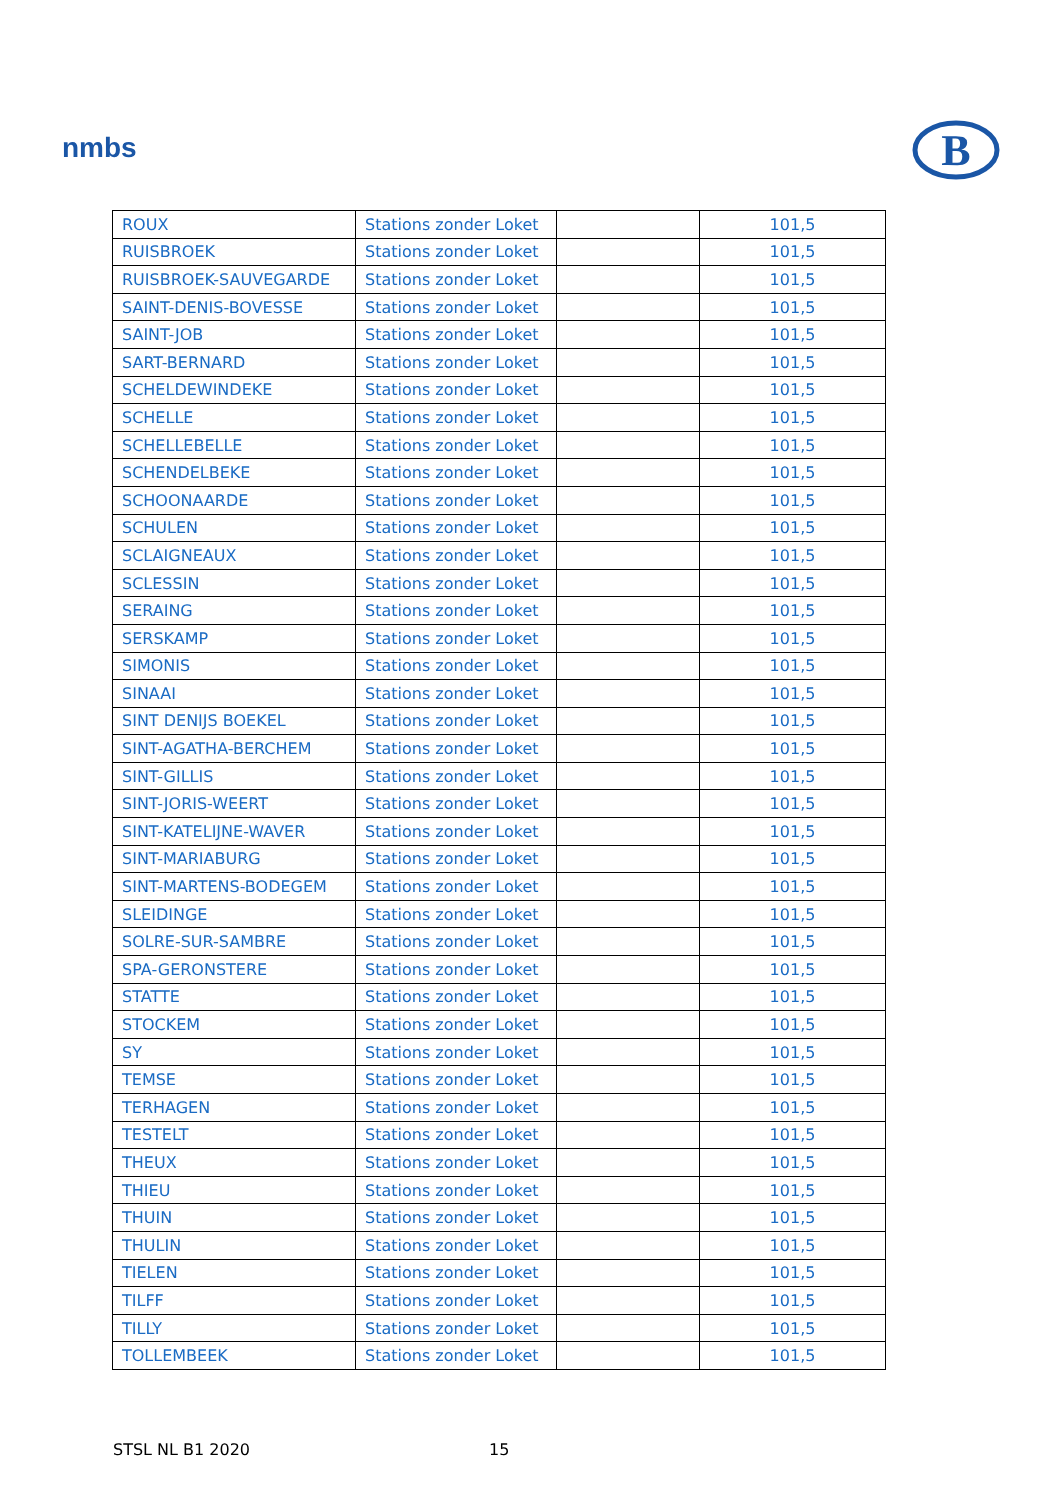nmbs
B
| ROUX | Stations zonder Loket | | 101,5 |
| RUISBROEK | Stations zonder Loket | | 101,5 |
| RUISBROEK-SAUVEGARDE | Stations zonder Loket | | 101,5 |
| SAINT-DENIS-BOVESSE | Stations zonder Loket | | 101,5 |
| SAINT-JOB | Stations zonder Loket | | 101,5 |
| SART-BERNARD | Stations zonder Loket | | 101,5 |
| SCHELDEWINDEKE | Stations zonder Loket | | 101,5 |
| SCHELLE | Stations zonder Loket | | 101,5 |
| SCHELLEBELLE | Stations zonder Loket | | 101,5 |
| SCHENDELBEKE | Stations zonder Loket | | 101,5 |
| SCHOONAARDE | Stations zonder Loket | | 101,5 |
| SCHULEN | Stations zonder Loket | | 101,5 |
| SCLAIGNEAUX | Stations zonder Loket | | 101,5 |
| SCLESSIN | Stations zonder Loket | | 101,5 |
| SERAING | Stations zonder Loket | | 101,5 |
| SERSKAMP | Stations zonder Loket | | 101,5 |
| SIMONIS | Stations zonder Loket | | 101,5 |
| SINAAI | Stations zonder Loket | | 101,5 |
| SINT DENIJS BOEKEL | Stations zonder Loket | | 101,5 |
| SINT-AGATHA-BERCHEM | Stations zonder Loket | | 101,5 |
| SINT-GILLIS | Stations zonder Loket | | 101,5 |
| SINT-JORIS-WEERT | Stations zonder Loket | | 101,5 |
| SINT-KATELIJNE-WAVER | Stations zonder Loket | | 101,5 |
| SINT-MARIABURG | Stations zonder Loket | | 101,5 |
| SINT-MARTENS-BODEGEM | Stations zonder Loket | | 101,5 |
| SLEIDINGE | Stations zonder Loket | | 101,5 |
| SOLRE-SUR-SAMBRE | Stations zonder Loket | | 101,5 |
| SPA-GERONSTERE | Stations zonder Loket | | 101,5 |
| STATTE | Stations zonder Loket | | 101,5 |
| STOCKEM | Stations zonder Loket | | 101,5 |
| SY | Stations zonder Loket | | 101,5 |
| TEMSE | Stations zonder Loket | | 101,5 |
| TERHAGEN | Stations zonder Loket | | 101,5 |
| TESTELT | Stations zonder Loket | | 101,5 |
| THEUX | Stations zonder Loket | | 101,5 |
| THIEU | Stations zonder Loket | | 101,5 |
| THUIN | Stations zonder Loket | | 101,5 |
| THULIN | Stations zonder Loket | | 101,5 |
| TIELEN | Stations zonder Loket | | 101,5 |
| TILFF | Stations zonder Loket | | 101,5 |
| TILLY | Stations zonder Loket | | 101,5 |
| TOLLEMBEEK | Stations zonder Loket | | 101,5 |
STSL NL B1 2020 15